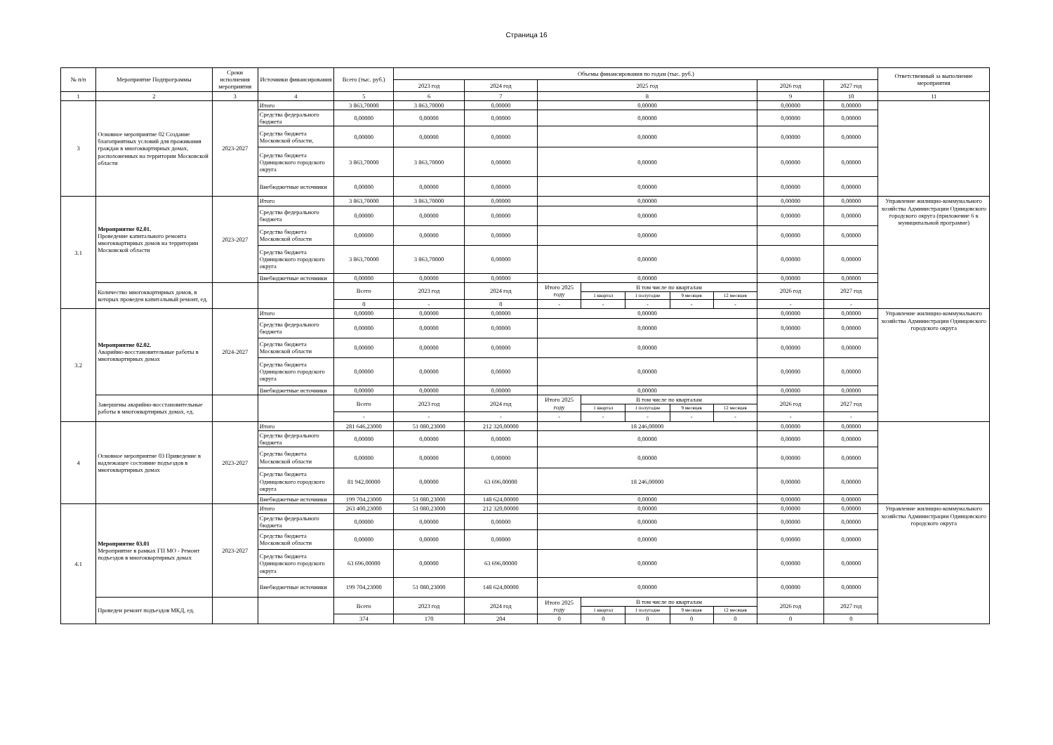Страница 16
| № п/п | Мероприятие Подпрограммы | Сроки исполнения мероприятия | Источники финансирования | Всего (тыс. руб.) | Объемы финансирования по годам (тыс. руб.) | | | | | | | | | Ответственный за выполнение мероприятия |
| --- | --- | --- | --- | --- | --- | --- | --- | --- | --- | --- | --- | --- | --- | --- |
| | | | | | 2023 год | 2024 год | 2025 год | | | | | 2026 год | 2027 год | |
| 1 | 2 | 3 | 4 | 5 | 6 | 7 | 8 | | | | | 9 | 10 | 11 |
| 3 | Основное мероприятие 02 Создание благоприятных условий для проживания граждан в многоквартирных домах, расположенных на территории Московской области | 2023-2027 | Итого | 3 863,70000 | 3 863,70000 | 0,00000 | 0,00000 | | | | | 0,00000 | 0,00000 | |
| | | | Средства федерального бюджета | 0,00000 | 0,00000 | 0,00000 | 0,00000 | | | | | 0,00000 | 0,00000 | |
| | | | Средства бюджета Московской области, | 0,00000 | 0,00000 | 0,00000 | 0,00000 | | | | | 0,00000 | 0,00000 | |
| | | | Средства бюджета Одинцовского городского округа | 3 863,70000 | 3 863,70000 | 0,00000 | 0,00000 | | | | | 0,00000 | 0,00000 | |
| | | | Внебюджетные источники | 0,00000 | 0,00000 | 0,00000 | 0,00000 | | | | | 0,00000 | 0,00000 | |
| 3.1 | Мероприятие 02.01. Проведение капитального ремонта многоквартирных домов на территории Московской области | 2023-2027 | Итого | 3 863,70000 | 3 863,70000 | 0,00000 | 0,00000 | | | | | 0,00000 | 0,00000 | Управление жилищно-коммунального хозяйства Администрации Одинцовского городского округа (приложение 6 к муниципальной программе) |
| | | | Средства федерального бюджета | 0,00000 | 0,00000 | 0,00000 | 0,00000 | | | | | 0,00000 | 0,00000 | |
| | | | Средства бюджета Московской области | 0,00000 | 0,00000 | 0,00000 | 0,00000 | | | | | 0,00000 | 0,00000 | |
| | | | Средства бюджета Одинцовского городского округа | 3 863,70000 | 3 863,70000 | 0,00000 | 0,00000 | | | | | 0,00000 | 0,00000 | |
| | | | Внебюджетные источники | 0,00000 | 0,00000 | 0,00000 | 0,00000 | | | | | 0,00000 | 0,00000 | |
| | Количество многоквартирных домов, в которых проведен капитальный ремонт, ед. | | | Всего | 2023 год | 2024 год | Итого 2025 году | В том числе по кварталам | | | | 2026 год | 2027 год | |
| | | | | | | | | 1 квартал | 1 полугодие | 9 месяцев | 12 месяцев | | | |
| | | | | 0 | - | 0 | - | - | - | - | - | - | - | |
| 3.2 | Мероприятие 02.02. Аварийно-восстановительные работы в многоквартирных домах | 2024-2027 | Итого | 0,00000 | 0,00000 | 0,00000 | 0,00000 | | | | | 0,00000 | 0,00000 | Управление жилищно-коммунального хозяйства Администрации Одинцовского городского округа |
| | | | Средства федерального бюджета | 0,00000 | 0,00000 | 0,00000 | 0,00000 | | | | | 0,00000 | 0,00000 | |
| | | | Средства бюджета Московской области | 0,00000 | 0,00000 | 0,00000 | 0,00000 | | | | | 0,00000 | 0,00000 | |
| | | | Средства бюджета Одинцовского городского округа | 0,00000 | 0,00000 | 0,00000 | 0,00000 | | | | | 0,00000 | 0,00000 | |
| | | | Внебюджетные источники | 0,00000 | 0,00000 | 0,00000 | 0,00000 | | | | | 0,00000 | 0,00000 | |
| | Завершены аварийно-восстановительные работы в многоквартирных домах, ед. | | | Всего | 2023 год | 2024 год | Итого 2025 году | В том числе по кварталам | | | | 2026 год | 2027 год | |
| | | | | | | | | 1 квартал | 1 полугодие | 9 месяцев | 12 месяцев | | | |
| | | | | - | - | - | - | - | - | - | - | - | - | |
| 4 | Основное мероприятие 03 Приведение в надлежащее состояние подъездов в многоквартирных домах | 2023-2027 | Итого | 281 646,23000 | 51 080,23000 | 212 320,00000 | 18 246,00000 | | | | | 0,00000 | 0,00000 | |
| | | | Средства федерального бюджета | 0,00000 | 0,00000 | 0,00000 | 0,00000 | | | | | 0,00000 | 0,00000 | |
| | | | Средства бюджета Московской области | 0,00000 | 0,00000 | 0,00000 | 0,00000 | | | | | 0,00000 | 0,00000 | |
| | | | Средства бюджета Одинцовского городского округа | 81 942,00000 | 0,00000 | 63 696,00000 | 18 246,00000 | | | | | 0,00000 | 0,00000 | |
| | | | Внебюджетные источники | 199 704,23000 | 51 080,23000 | 148 624,00000 | 0,00000 | | | | | 0,00000 | 0,00000 | |
| 4.1 | Мероприятие 03.01 Мероприятие в рамках ГП МО - Ремонт подъездов в многоквартирных домах | 2023-2027 | Итого | 263 400,23000 | 51 080,23000 | 212 320,00000 | 0,00000 | | | | | 0,00000 | 0,00000 | Управление жилищно-коммунального хозяйства Администрации Одинцовского городского округа |
| | | | Средства федерального бюджета | 0,00000 | 0,00000 | 0,00000 | 0,00000 | | | | | 0,00000 | 0,00000 | |
| | | | Средства бюджета Московской области | 0,00000 | 0,00000 | 0,00000 | 0,00000 | | | | | 0,00000 | 0,00000 | |
| | | | Средства бюджета Одинцовского городского округа | 63 696,00000 | 0,00000 | 63 696,00000 | 0,00000 | | | | | 0,00000 | 0,00000 | |
| | | | Внебюджетные источники | 199 704,23000 | 51 080,23000 | 148 624,00000 | 0,00000 | | | | | 0,00000 | 0,00000 | |
| | Проведен ремонт подъездов МКД, ед. | | | Всего | 2023 год | 2024 год | Итого 2025 году | В том числе по кварталам | | | | 2026 год | 2027 год | |
| | | | | | | | | 1 квартал | 1 полугодие | 9 месяцев | 12 месяцев | | | |
| | | | | 374 | 170 | 204 | 0 | 0 | 0 | 0 | 0 | 0 | 0 | |